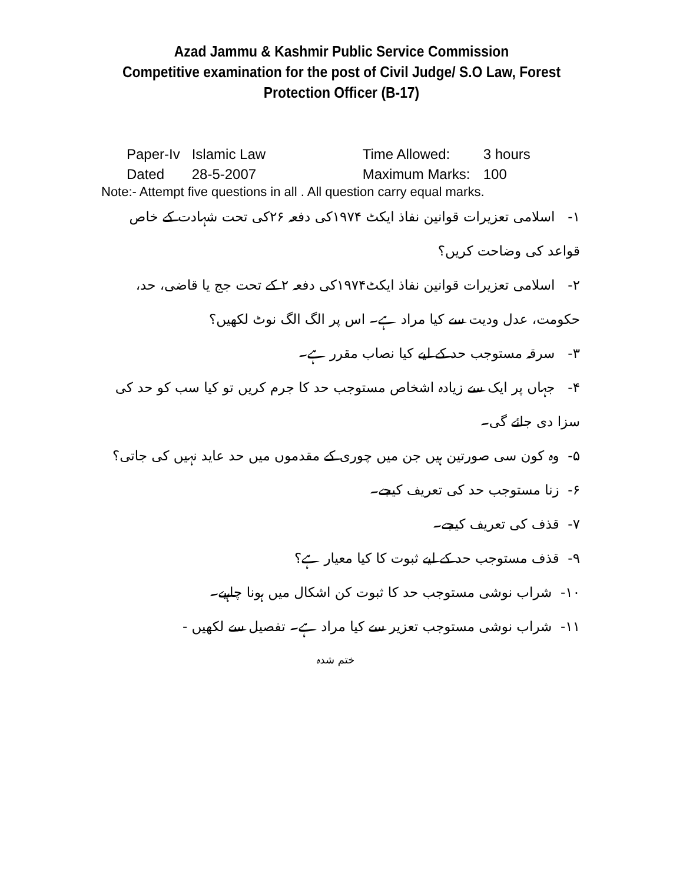Azad Jammu & Kashmir Public Service Commission
Competitive examination for the post of Civil Judge/ S.O Law, Forest
Protection Officer (B-17)
| Paper-Iv | Islamic Law | Time Allowed: | 3 hours |
| Dated | 28-5-2007 | Maximum Marks: | 100 |
Note:- Attempt five questions in all . All question carry equal marks.
۱- اسلامی تعزیرات قوانین نفاذ ایکٹ ۱۹۷۴کی دفعہ ۲۶کی تحت شہادت کے خاص قواعد کی وضاحت کریں؟
۲- اسلامی تعزیرات قوانین نفاذ ایکٹ۱۹۷۴کی دفعہ ۲ کے تحت جج یا قاضی، حد، حکومت، عدل ودیت سے کیا مراد ہے۔ اس پر الگ الگ نوٹ لکھیں؟
۳- سرقہ مستوجب حد کے لیے کیا نصاب مقرر ہے۔
۴- جہاں پر ایک سے زیادہ اشخاص مستوجب حد کا جرم کریں تو کیا سب کو حد کی سزا دی جائے گی۔
۵- وہ کون سی صورتین ہیں جن میں چوری کے مقدموں میں حد عاید نہیں کی جاتی؟
۶- زنا مستوجب حد کی تعریف کیجے۔
۷- قذف کی تعریف کیجے۔
۹- قذف مستوجب حد کے لیے ثبوت کا کیا معیار ہے؟
۱۰- شراب نوشی مستوجب حد کا ثبوت کن اشکال میں ہونا چاہیے۔
۱۱- شراب نوشی مستوجب تعزیر سے کیا مراد ہے۔ تفصیل سے لکھیں -
ختم شدہ